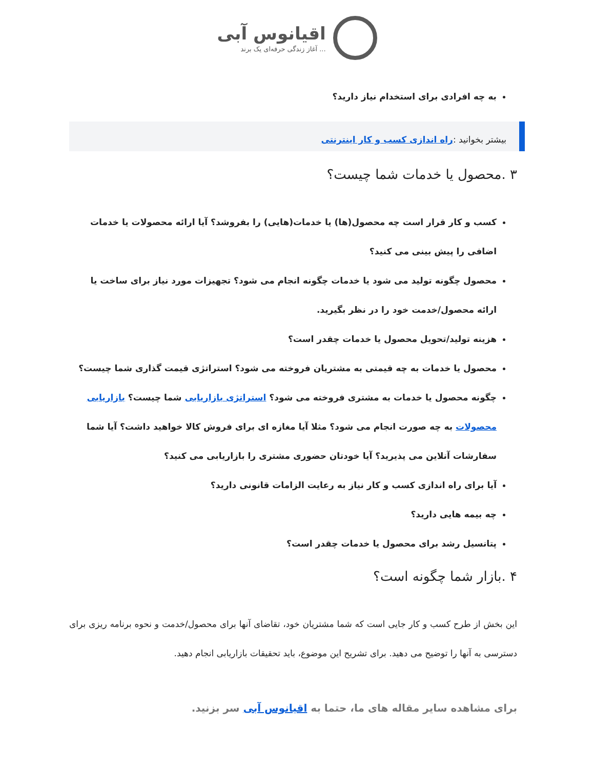اقیانوس آبی
آغاز زندگی حرفه‌ای یک برند ...
به چه افرادی برای استخدام نیاز دارید؟
بیشتر بخوانید :راه اندازی کسب و کار اینترنتی
۳ .محصول یا خدمات شما چیست؟
کسب و کار قرار است چه محصول(ها) یا خدمات(هایی) را بفروشد؟ آیا ارائه محصولات یا خدمات اضافی را پیش بینی می کنید؟
محصول چگونه تولید می شود یا خدمات چگونه انجام می شود؟ تجهیزات مورد نیاز برای ساخت یا ارائه محصول/خدمت خود را در نظر بگیرید.
هزینه تولید/تحویل محصول یا خدمات چقدر است؟
محصول یا خدمات به چه قیمتی به مشتریان فروخته می شود؟ استراتژی قیمت گذاری شما چیست؟
چگونه محصول یا خدمات به مشتری فروخته می شود؟ استراتژی بازاریابی شما چیست؟ بازاریابی محصولات به چه صورت انجام می شود؟ مثلا آیا مغازه ای برای فروش کالا خواهید داشت؟ آیا شما سفارشات آنلاین می پذیرید؟ آیا خودتان حضوری مشتری را بازاریابی می کنید؟
آیا برای راه اندازی کسب و کار نیاز به رعایت الزامات قانونی دارید؟
چه بیمه هایی دارید؟
پتانسیل رشد برای محصول یا خدمات چقدر است؟
۴ .بازار شما چگونه است؟
این بخش از طرح کسب و کار جایی است که شما مشتریان خود، تقاضای آنها برای محصول/خدمت و نحوه برنامه ریزی برای دسترسی به آنها را توضیح می دهید. برای تشریح این موضوع، باید تحقیقات بازاریابی انجام دهید.
برای مشاهده سایر مقاله های ما، حتما به اقیانوس آبی سر بزنید.